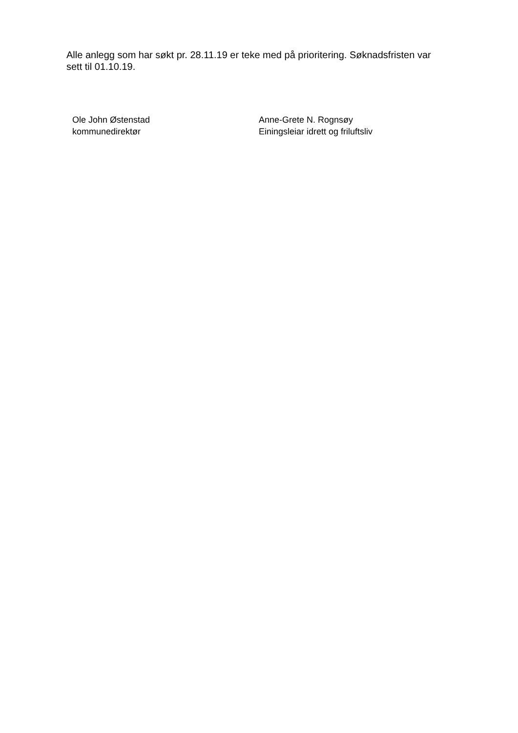Alle anlegg som har søkt pr. 28.11.19 er teke med på prioritering. Søknadsfristen var sett til 01.10.19.
Ole John Østenstad
kommunedirektør
Anne-Grete N. Rognsøy
Einingsleiar idrett og friluftsliv